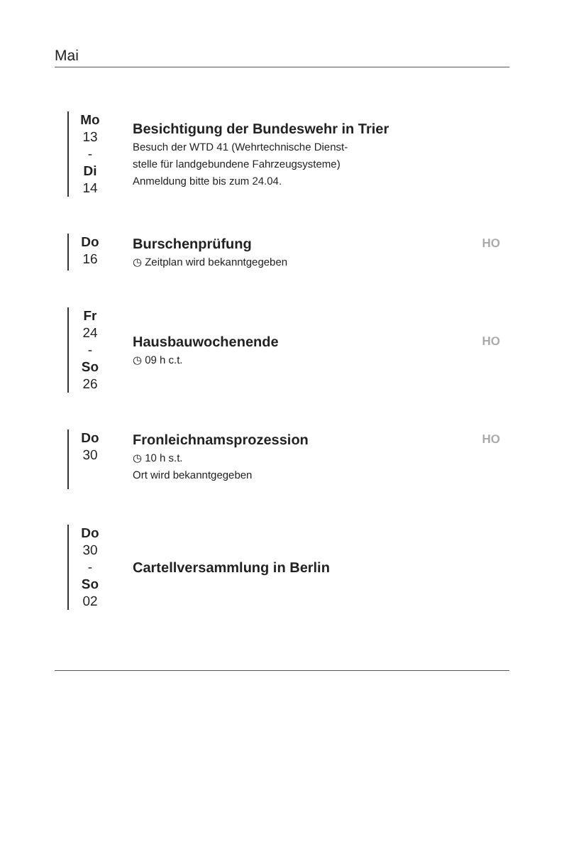Mai
Mo
13
-
Di
14
Besichtigung der Bundeswehr in Trier
Besuch der WTD 41 (Wehrtechnische Dienst-
stelle für landgebundene Fahrzeugsysteme)
Anmeldung bitte bis zum 24.04.
Do
16
Burschenprüfung HO
◷ Zeitplan wird bekanntgegeben
Fr
24
-
So
26
Hausbauwochenende HO
◷ 09 h c.t.
Do
30
Fronleichnamsprozession HO
◷ 10 h s.t.
Ort wird bekanntgegeben
Do
30
-
So
02
Cartellversammlung in Berlin